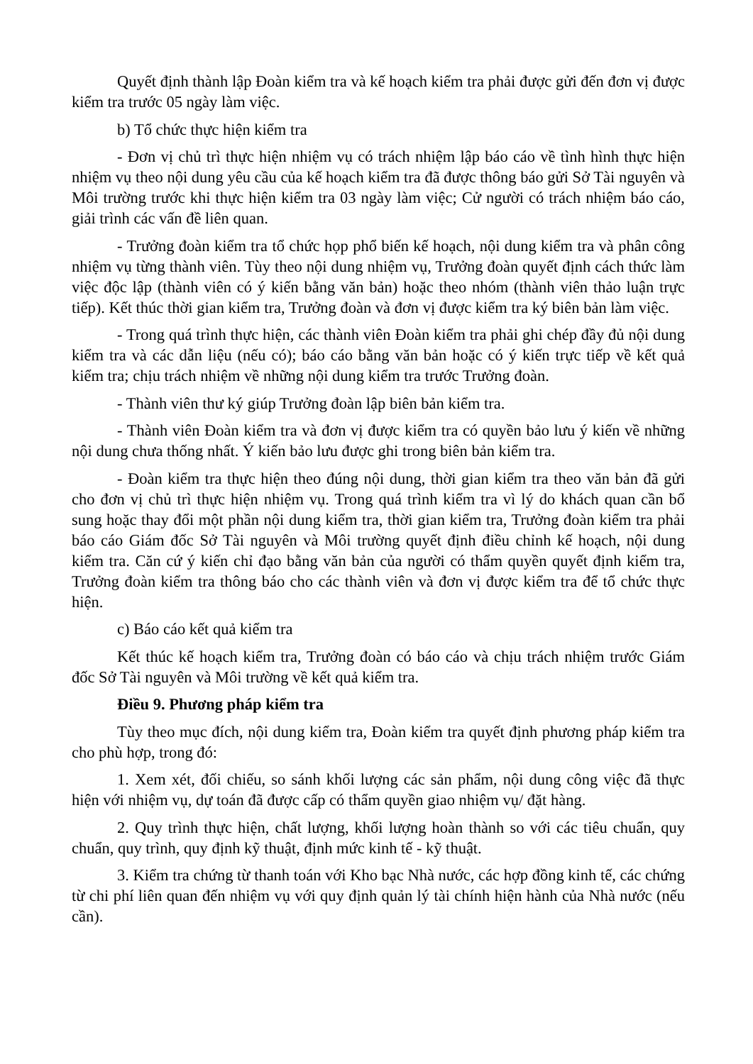Quyết định thành lập Đoàn kiểm tra và kế hoạch kiểm tra phải được gửi đến đơn vị được kiểm tra trước 05 ngày làm việc.
b) Tổ chức thực hiện kiểm tra
- Đơn vị chủ trì thực hiện nhiệm vụ có trách nhiệm lập báo cáo về tình hình thực hiện nhiệm vụ theo nội dung yêu cầu của kế hoạch kiểm tra đã được thông báo gửi Sở Tài nguyên và Môi trường trước khi thực hiện kiểm tra 03 ngày làm việc; Cử người có trách nhiệm báo cáo, giải trình các vấn đề liên quan.
- Trưởng đoàn kiểm tra tổ chức họp phổ biến kế hoạch, nội dung kiểm tra và phân công nhiệm vụ từng thành viên. Tùy theo nội dung nhiệm vụ, Trưởng đoàn quyết định cách thức làm việc độc lập (thành viên có ý kiến bằng văn bản) hoặc theo nhóm (thành viên thảo luận trực tiếp). Kết thúc thời gian kiểm tra, Trưởng đoàn và đơn vị được kiểm tra ký biên bản làm việc.
- Trong quá trình thực hiện, các thành viên Đoàn kiểm tra phải ghi chép đầy đủ nội dung kiểm tra và các dẫn liệu (nếu có); báo cáo bằng văn bản hoặc có ý kiến trực tiếp về kết quả kiểm tra; chịu trách nhiệm về những nội dung kiểm tra trước Trưởng đoàn.
- Thành viên thư ký giúp Trưởng đoàn lập biên bản kiểm tra.
- Thành viên Đoàn kiểm tra và đơn vị được kiểm tra có quyền bảo lưu ý kiến về những nội dung chưa thống nhất. Ý kiến bảo lưu được ghi trong biên bản kiểm tra.
- Đoàn kiểm tra thực hiện theo đúng nội dung, thời gian kiểm tra theo văn bản đã gửi cho đơn vị chủ trì thực hiện nhiệm vụ. Trong quá trình kiểm tra vì lý do khách quan cần bổ sung hoặc thay đổi một phần nội dung kiểm tra, thời gian kiểm tra, Trưởng đoàn kiểm tra phải báo cáo Giám đốc Sở Tài nguyên và Môi trường quyết định điều chỉnh kế hoạch, nội dung kiểm tra. Căn cứ ý kiến chỉ đạo bằng văn bản của người có thẩm quyền quyết định kiểm tra, Trưởng đoàn kiểm tra thông báo cho các thành viên và đơn vị được kiểm tra để tổ chức thực hiện.
c) Báo cáo kết quả kiểm tra
Kết thúc kế hoạch kiểm tra, Trưởng đoàn có báo cáo và chịu trách nhiệm trước Giám đốc Sở Tài nguyên và Môi trường về kết quả kiểm tra.
Điều 9. Phương pháp kiểm tra
Tùy theo mục đích, nội dung kiểm tra, Đoàn kiểm tra quyết định phương pháp kiểm tra cho phù hợp, trong đó:
1. Xem xét, đối chiếu, so sánh khối lượng các sản phẩm, nội dung công việc đã thực hiện với nhiệm vụ, dự toán đã được cấp có thẩm quyền giao nhiệm vụ/ đặt hàng.
2. Quy trình thực hiện, chất lượng, khối lượng hoàn thành so với các tiêu chuẩn, quy chuẩn, quy trình, quy định kỹ thuật, định mức kinh tế - kỹ thuật.
3. Kiểm tra chứng từ thanh toán với Kho bạc Nhà nước, các hợp đồng kinh tế, các chứng từ chi phí liên quan đến nhiệm vụ với quy định quản lý tài chính hiện hành của Nhà nước (nếu cần).